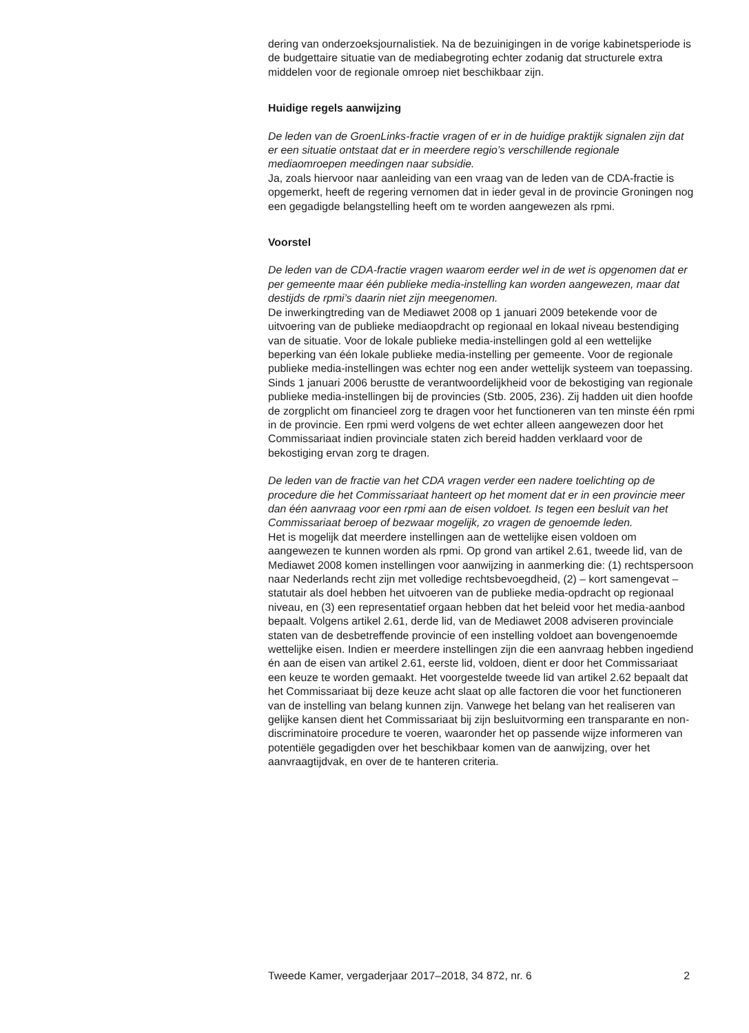dering van onderzoeksjournalistiek. Na de bezuinigingen in de vorige kabinetsperiode is de budgettaire situatie van de mediabegroting echter zodanig dat structurele extra middelen voor de regionale omroep niet beschikbaar zijn.
Huidige regels aanwijzing
De leden van de GroenLinks-fractie vragen of er in de huidige praktijk signalen zijn dat er een situatie ontstaat dat er in meerdere regio’s verschillende regionale mediaomroepen meedingen naar subsidie.
Ja, zoals hiervoor naar aanleiding van een vraag van de leden van de CDA-fractie is opgemerkt, heeft de regering vernomen dat in ieder geval in de provincie Groningen nog een gegadigde belangstelling heeft om te worden aangewezen als rpmi.
Voorstel
De leden van de CDA-fractie vragen waarom eerder wel in de wet is opgenomen dat er per gemeente maar één publieke media-instelling kan worden aangewezen, maar dat destijds de rpmi’s daarin niet zijn meegenomen.
De inwerkingtreding van de Mediawet 2008 op 1 januari 2009 betekende voor de uitvoering van de publieke mediaopdracht op regionaal en lokaal niveau bestendiging van de situatie. Voor de lokale publieke media-instellingen gold al een wettelijke beperking van één lokale publieke media-instelling per gemeente. Voor de regionale publieke media-instellingen was echter nog een ander wettelijk systeem van toepassing. Sinds 1 januari 2006 berustte de verantwoordelijkheid voor de bekostiging van regionale publieke media-instellingen bij de provincies (Stb. 2005, 236). Zij hadden uit dien hoofde de zorgplicht om financieel zorg te dragen voor het functioneren van ten minste één rpmi in de provincie. Een rpmi werd volgens de wet echter alleen aangewezen door het Commissariaat indien provinciale staten zich bereid hadden verklaard voor de bekostiging ervan zorg te dragen.
De leden van de fractie van het CDA vragen verder een nadere toelichting op de procedure die het Commissariaat hanteert op het moment dat er in een provincie meer dan één aanvraag voor een rpmi aan de eisen voldoet. Is tegen een besluit van het Commissariaat beroep of bezwaar mogelijk, zo vragen de genoemde leden.
Het is mogelijk dat meerdere instellingen aan de wettelijke eisen voldoen om aangewezen te kunnen worden als rpmi. Op grond van artikel 2.61, tweede lid, van de Mediawet 2008 komen instellingen voor aanwijzing in aanmerking die: (1) rechtspersoon naar Nederlands recht zijn met volledige rechtsbevoegdheid, (2) – kort samengevat – statutair als doel hebben het uitvoeren van de publieke media-opdracht op regionaal niveau, en (3) een representatief orgaan hebben dat het beleid voor het media-aanbod bepaalt. Volgens artikel 2.61, derde lid, van de Mediawet 2008 adviseren provinciale staten van de desbetreffende provincie of een instelling voldoet aan bovengenoemde wettelijke eisen. Indien er meerdere instellingen zijn die een aanvraag hebben ingediend én aan de eisen van artikel 2.61, eerste lid, voldoen, dient er door het Commissariaat een keuze te worden gemaakt. Het voorgestelde tweede lid van artikel 2.62 bepaalt dat het Commissariaat bij deze keuze acht slaat op alle factoren die voor het functioneren van de instelling van belang kunnen zijn. Vanwege het belang van het realiseren van gelijke kansen dient het Commissariaat bij zijn besluitvorming een transparante en non-discriminatoire procedure te voeren, waaronder het op passende wijze informeren van potentiële gegadigden over het beschikbaar komen van de aanwijzing, over het aanvraagtijdvak, en over de te hanteren criteria.
Tweede Kamer, vergaderjaar 2017–2018, 34 872, nr. 6 2